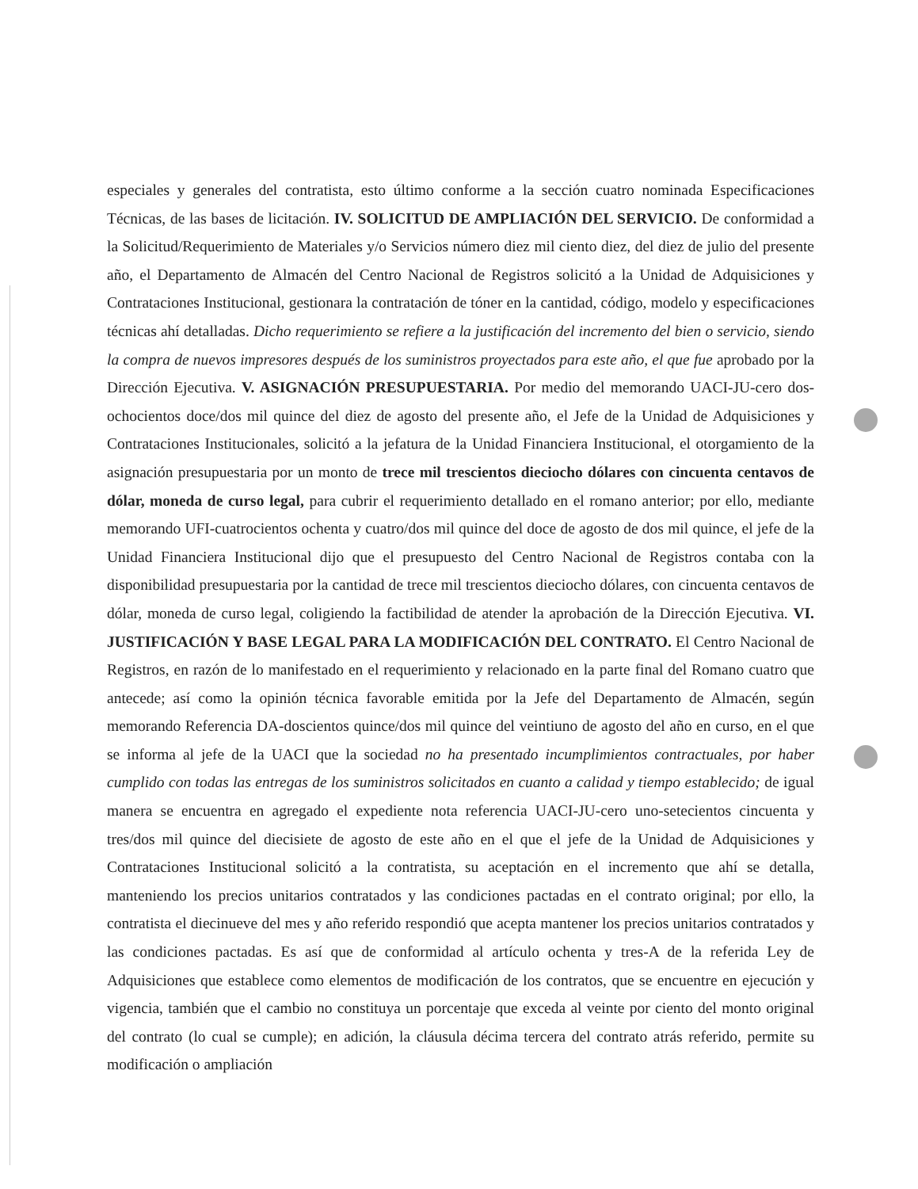especiales y generales del contratista, esto último conforme a la sección cuatro nominada Especificaciones Técnicas, de las bases de licitación. IV. SOLICITUD DE AMPLIACIÓN DEL SERVICIO. De conformidad a la Solicitud/Requerimiento de Materiales y/o Servicios número diez mil ciento diez, del diez de julio del presente año, el Departamento de Almacén del Centro Nacional de Registros solicitó a la Unidad de Adquisiciones y Contrataciones Institucional, gestionara la contratación de tóner en la cantidad, código, modelo y especificaciones técnicas ahí detalladas. Dicho requerimiento se refiere a la justificación del incremento del bien o servicio, siendo la compra de nuevos impresores después de los suministros proyectados para este año, el que fue aprobado por la Dirección Ejecutiva. V. ASIGNACIÓN PRESUPUESTARIA. Por medio del memorando UACI-JU-cero dos-ochocientos doce/dos mil quince del diez de agosto del presente año, el Jefe de la Unidad de Adquisiciones y Contrataciones Institucionales, solicitó a la jefatura de la Unidad Financiera Institucional, el otorgamiento de la asignación presupuestaria por un monto de trece mil trescientos dieciocho dólares con cincuenta centavos de dólar, moneda de curso legal, para cubrir el requerimiento detallado en el romano anterior; por ello, mediante memorando UFI-cuatrocientos ochenta y cuatro/dos mil quince del doce de agosto de dos mil quince, el jefe de la Unidad Financiera Institucional dijo que el presupuesto del Centro Nacional de Registros contaba con la disponibilidad presupuestaria por la cantidad de trece mil trescientos dieciocho dólares, con cincuenta centavos de dólar, moneda de curso legal, coligiendo la factibilidad de atender la aprobación de la Dirección Ejecutiva. VI. JUSTIFICACIÓN Y BASE LEGAL PARA LA MODIFICACIÓN DEL CONTRATO. El Centro Nacional de Registros, en razón de lo manifestado en el requerimiento y relacionado en la parte final del Romano cuatro que antecede; así como la opinión técnica favorable emitida por la Jefe del Departamento de Almacén, según memorando Referencia DA-doscientos quince/dos mil quince del veintiuno de agosto del año en curso, en el que se informa al jefe de la UACI que la sociedad no ha presentado incumplimientos contractuales, por haber cumplido con todas las entregas de los suministros solicitados en cuanto a calidad y tiempo establecido; de igual manera se encuentra en agregado el expediente nota referencia UACI-JU-cero uno-setecientos cincuenta y tres/dos mil quince del diecisiete de agosto de este año en el que el jefe de la Unidad de Adquisiciones y Contrataciones Institucional solicitó a la contratista, su aceptación en el incremento que ahí se detalla, manteniendo los precios unitarios contratados y las condiciones pactadas en el contrato original; por ello, la contratista el diecinueve del mes y año referido respondió que acepta mantener los precios unitarios contratados y las condiciones pactadas. Es así que de conformidad al artículo ochenta y tres-A de la referida Ley de Adquisiciones que establece como elementos de modificación de los contratos, que se encuentre en ejecución y vigencia, también que el cambio no constituya un porcentaje que exceda al veinte por ciento del monto original del contrato (lo cual se cumple); en adición, la cláusula décima tercera del contrato atrás referido, permite su modificación o ampliación